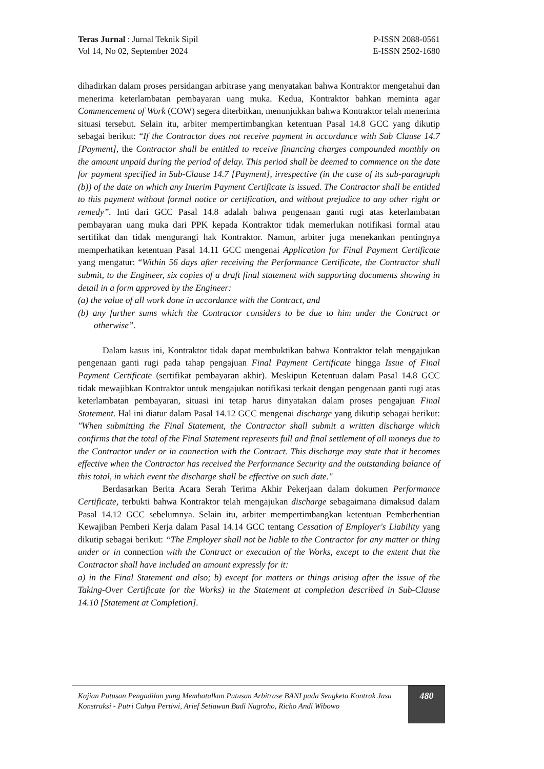Teras Jurnal : Jurnal Teknik Sipil
Vol 14, No 02, September 2024
P-ISSN 2088-0561
E-ISSN 2502-1680
dihadirkan dalam proses persidangan arbitrase yang menyatakan bahwa Kontraktor mengetahui dan menerima keterlambatan pembayaran uang muka. Kedua, Kontraktor bahkan meminta agar Commencement of Work (COW) segera diterbitkan, menunjukkan bahwa Kontraktor telah menerima situasi tersebut. Selain itu, arbiter mempertimbangkan ketentuan Pasal 14.8 GCC yang dikutip sebagai berikut: “If the Contractor does not receive payment in accordance with Sub Clause 14.7 [Payment], the Contractor shall be entitled to receive financing charges compounded monthly on the amount unpaid during the period of delay. This period shall be deemed to commence on the date for payment specified in Sub-Clause 14.7 [Payment], irrespective (in the case of its sub-paragraph (b)) of the date on which any Interim Payment Certificate is issued. The Contractor shall be entitled to this payment without formal notice or certification, and without prejudice to any other right or remedy”. Inti dari GCC Pasal 14.8 adalah bahwa pengenaan ganti rugi atas keterlambatan pembayaran uang muka dari PPK kepada Kontraktor tidak memerlukan notifikasi formal atau sertifikat dan tidak mengurangi hak Kontraktor. Namun, arbiter juga menekankan pentingnya memperhatikan ketentuan Pasal 14.11 GCC mengenai Application for Final Payment Certificate yang mengatur: “Within 56 days after receiving the Performance Certificate, the Contractor shall submit, to the Engineer, six copies of a draft final statement with supporting documents showing in detail in a form approved by the Engineer:
(a) the value of all work done in accordance with the Contract, and
(b) any further sums which the Contractor considers to be due to him under the Contract or otherwise”.
Dalam kasus ini, Kontraktor tidak dapat membuktikan bahwa Kontraktor telah mengajukan pengenaan ganti rugi pada tahap pengajuan Final Payment Certificate hingga Issue of Final Payment Certificate (sertifikat pembayaran akhir). Meskipun Ketentuan dalam Pasal 14.8 GCC tidak mewajibkan Kontraktor untuk mengajukan notifikasi terkait dengan pengenaan ganti rugi atas keterlambatan pembayaran, situasi ini tetap harus dinyatakan dalam proses pengajuan Final Statement. Hal ini diatur dalam Pasal 14.12 GCC mengenai discharge yang dikutip sebagai berikut: "When submitting the Final Statement, the Contractor shall submit a written discharge which confirms that the total of the Final Statement represents full and final settlement of all moneys due to the Contractor under or in connection with the Contract. This discharge may state that it becomes effective when the Contractor has received the Performance Security and the outstanding balance of this total, in which event the discharge shall be effective on such date."
Berdasarkan Berita Acara Serah Terima Akhir Pekerjaan dalam dokumen Performance Certificate, terbukti bahwa Kontraktor telah mengajukan discharge sebagaimana dimaksud dalam Pasal 14.12 GCC sebelumnya. Selain itu, arbiter mempertimbangkan ketentuan Pemberhentian Kewajiban Pemberi Kerja dalam Pasal 14.14 GCC tentang Cessation of Employer's Liability yang dikutip sebagai berikut: “The Employer shall not be liable to the Contractor for any matter or thing under or in connection with the Contract or execution of the Works, except to the extent that the Contractor shall have included an amount expressly for it:
a) in the Final Statement and also; b) except for matters or things arising after the issue of the Taking-Over Certificate for the Works) in the Statement at completion described in Sub-Clause 14.10 [Statement at Completion].
Kajian Putusan Pengadilan yang Membatalkan Putusan Arbitrase BANI pada Sengketa Kontrak Jasa Konstruksi - Putri Cahya Pertiwi, Arief Setiawan Budi Nugroho, Richo Andi Wibowo
480